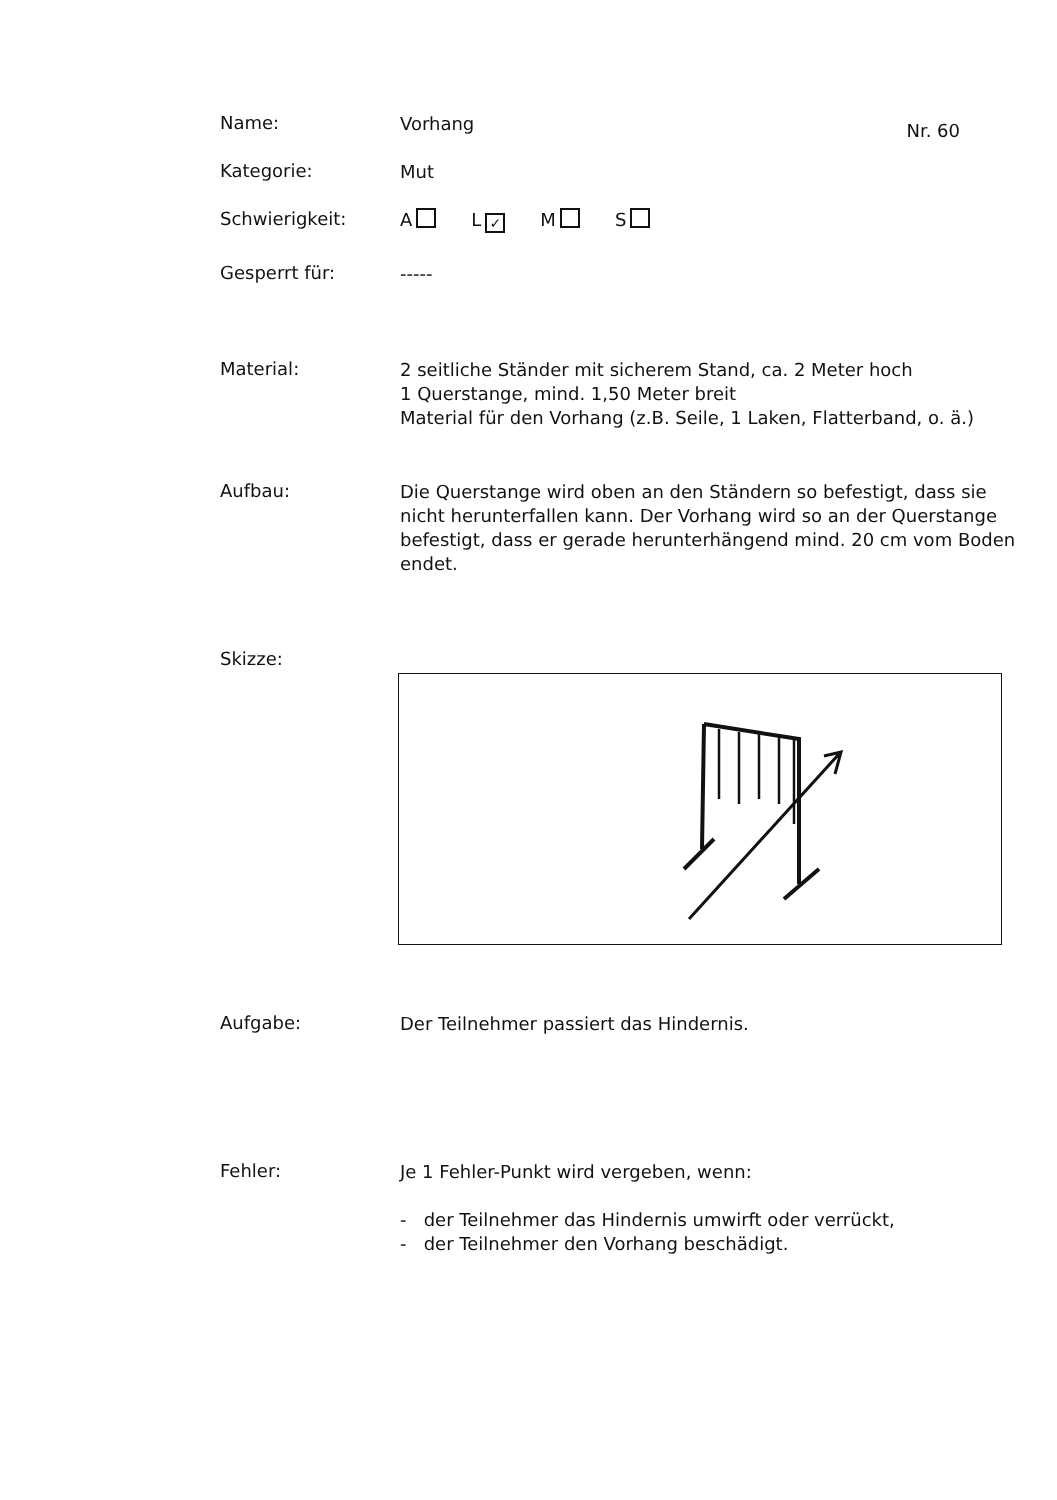Name:
Vorhang
Nr. 60
Kategorie:
Mut
Schwierigkeit:
A L ✓ M S
Gesperrt für:
-----
Material:
2 seitliche Ständer mit sicherem Stand, ca. 2 Meter hoch
1 Querstange, mind. 1,50 Meter breit
Material für den Vorhang (z.B. Seile, 1 Laken, Flatterband, o. ä.)
Aufbau:
Die Querstange wird oben an den Ständern so befestigt, dass sie nicht herunterfallen kann. Der Vorhang wird so an der Querstange befestigt, dass er gerade herunterhängend mind. 20 cm vom Boden endet.
Skizze:
Aufgabe:
Der Teilnehmer passiert das Hindernis.
Fehler:
Je 1 Fehler-Punkt wird vergeben, wenn:
- der Teilnehmer das Hindernis umwirft oder verrückt,
- der Teilnehmer den Vorhang beschädigt.